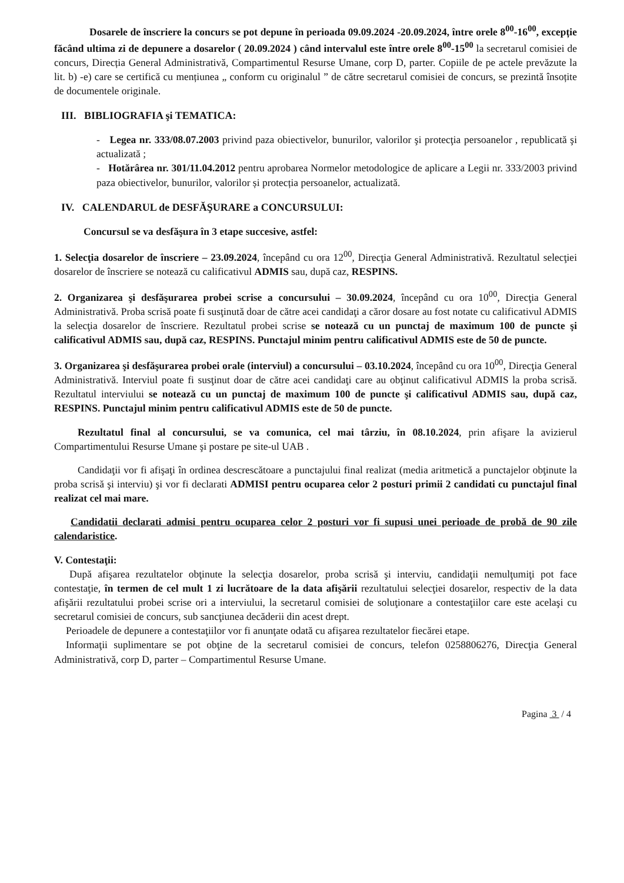Dosarele de înscriere la concurs se pot depune în perioada 09.09.2024 -20.09.2024, între orele 8<sup>00</sup>-16<sup>00</sup>, excepție făcând ultima zi de depunere a dosarelor ( 20.09.2024 ) când intervalul este între orele 8<sup>00</sup>-15<sup>00</sup> la secretarul comisiei de concurs, Direcția General Administrativă, Compartimentul Resurse Umane, corp D, parter. Copiile de pe actele prevăzute la lit. b) -e) care se certifică cu mențiunea „ conform cu originalul ” de către secretarul comisiei de concurs, se prezintă însoțite de documentele originale.
III. BIBLIOGRAFIA şi TEMATICA:
- Legea nr. 333/08.07.2003 privind paza obiectivelor, bunurilor, valorilor şi protecţia persoanelor , republicată şi actualizată ;
- Hotărârea nr. 301/11.04.2012 pentru aprobarea Normelor metodologice de aplicare a Legii nr. 333/2003 privind paza obiectivelor, bunurilor, valorilor și protecția persoanelor, actualizată.
IV. CALENDARUL de DESFĂŞURARE a CONCURSULUI:
Concursul se va desfăşura în 3 etape succesive, astfel:
1. Selecţia dosarelor de înscriere – 23.09.2024, începând cu ora 12<sup>00</sup>, Direcţia General Administrativă. Rezultatul selecţiei dosarelor de înscriere se notează cu calificativul ADMIS sau, după caz, RESPINS.
2. Organizarea şi desfăşurarea probei scrise a concursului – 30.09.2024, începând cu ora 10<sup>00</sup>, Direcţia General Administrativă. Proba scrisă poate fi susţinută doar de către acei candidaţi a căror dosare au fost notate cu calificativul ADMIS la selecţia dosarelor de înscriere. Rezultatul probei scrise se notează cu un punctaj de maximum 100 de puncte şi calificativul ADMIS sau, după caz, RESPINS. Punctajul minim pentru calificativul ADMIS este de 50 de puncte.
3. Organizarea şi desfăşurarea probei orale (interviul) a concursului – 03.10.2024, începând cu ora 10<sup>00</sup>, Direcţia General Administrativă. Interviul poate fi susţinut doar de către acei candidaţi care au obţinut calificativul ADMIS la proba scrisă. Rezultatul interviului se notează cu un punctaj de maximum 100 de puncte şi calificativul ADMIS sau, după caz, RESPINS. Punctajul minim pentru calificativul ADMIS este de 50 de puncte.
Rezultatul final al concursului, se va comunica, cel mai târziu, în 08.10.2024, prin afişare la avizierul Compartimentului Resurse Umane şi postare pe site-ul UAB .
Candidaţii vor fi afişaţi în ordinea descrescătoare a punctajului final realizat (media aritmetică a punctajelor obţinute la proba scrisă şi interviu) şi vor fi declarati ADMISI pentru ocuparea celor 2 posturi primii 2 candidati cu punctajul final realizat cel mai mare.
Candidatii declarati admisi pentru ocuparea celor 2 posturi vor fi supusi unei perioade de probă de 90 zile calendaristice.
V. Contestaţii:
După afişarea rezultatelor obţinute la selecţia dosarelor, proba scrisă şi interviu, candidaţii nemulţumiţi pot face contestaţie, în termen de cel mult 1 zi lucrătoare de la data afişării rezultatului selecţiei dosarelor, respectiv de la data afişării rezultatului probei scrise ori a interviului, la secretarul comisiei de soluţionare a contestaţiilor care este acelaşi cu secretarul comisiei de concurs, sub sancţiunea decăderii din acest drept.
Perioadele de depunere a contestaţiilor vor fi anunţate odată cu afişarea rezultatelor fiecărei etape.
Informaţii suplimentare se pot obţine de la secretarul comisiei de concurs, telefon 0258806276, Direcţia General Administrativă, corp D, parter – Compartimentul Resurse Umane.
Pagina 3 / 4